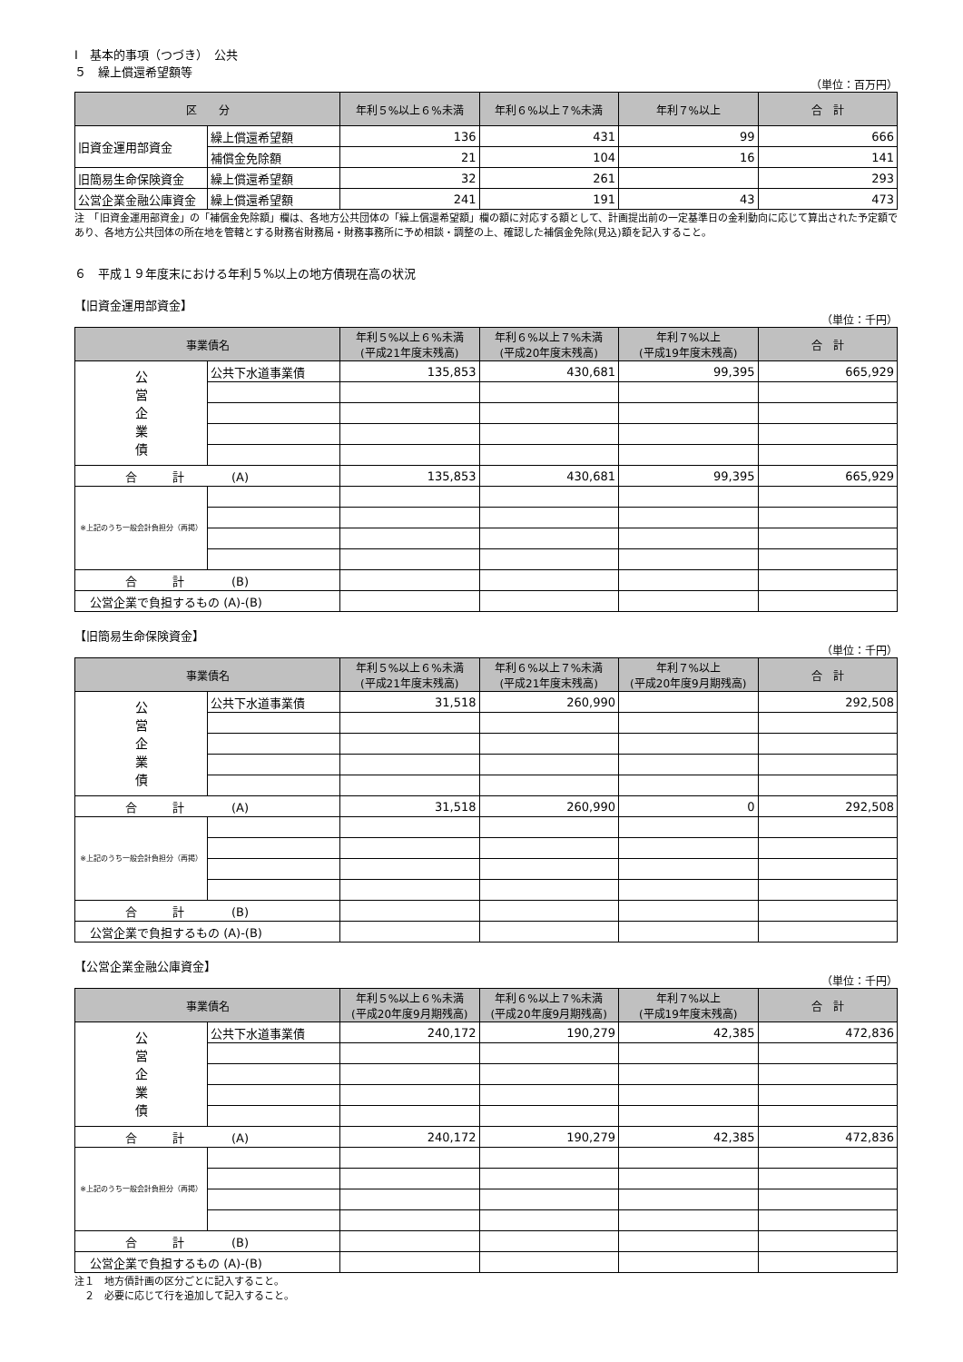Ⅰ　基本的事項（つづき）　公共
５　繰上償還希望額等
（単位：百万円）
| 区 分 | | 年利５%以上６%未満 | 年利６%以上７%未満 | 年利７%以上 | 合 計 |
| --- | --- | --- | --- | --- | --- |
| 旧資金運用部資金 | 繰上償還希望額 | 136 | 431 | 99 | 666 |
| | 補償金免除額 | 21 | 104 | 16 | 141 |
| 旧簡易生命保険資金 | 繰上償還希望額 | 32 | 261 | | 293 |
| 公営企業金融公庫資金 | 繰上償還希望額 | 241 | 191 | 43 | 473 |
注　「旧資金運用部資金」の「補償金免除額」欄は、各地方公共団体の「繰上償還希望額」欄の額に対応する額として、計画提出前の一定基準日の金利動向に応じて算出された予定額であり、各地方公共団体の所在地を管轄とする財務省財務局・財務事務所に予め相談・調整の上、確認した補償金免除(見込)額を記入すること。
６　平成１９年度末における年利５%以上の地方債現在高の状況
【旧資金運用部資金】
（単位：千円）
| 事業債名 | | 年利５%以上６%未満 (平成21年度末残高) | 年利６%以上７%未満 (平成20年度末残高) | 年利７%以上 (平成19年度末残高) | 合 計 |
| --- | --- | --- | --- | --- | --- |
| 公 営 企 業 債 | 公共下水道事業債 | 135,853 | 430,681 | 99,395 | 665,929 |
| 合 計 (A) | | 135,853 | 430,681 | 99,395 | 665,929 |
| ※上記のうち一般会計負担分（再掲） | | | | | |
| 合 計 (B) | | | | | |
| 公営企業で負担するもの (A)-(B) | | | | | |
【旧簡易生命保険資金】
（単位：千円）
| 事業債名 | | 年利５%以上６%未満 (平成21年度末残高) | 年利６%以上７%未満 (平成21年度末残高) | 年利７%以上 (平成20年度9月期残高) | 合 計 |
| --- | --- | --- | --- | --- | --- |
| 公 営 企 業 債 | 公共下水道事業債 | 31,518 | 260,990 | | 292,508 |
| 合 計 (A) | | 31,518 | 260,990 | 0 | 292,508 |
| ※上記のうち一般会計負担分（再掲） | | | | | |
| 合 計 (B) | | | | | |
| 公営企業で負担するもの (A)-(B) | | | | | |
【公営企業金融公庫資金】
（単位：千円）
| 事業債名 | | 年利５%以上６%未満 (平成20年度9月期残高) | 年利６%以上７%未満 (平成20年度9月期残高) | 年利７%以上 (平成19年度末残高) | 合 計 |
| --- | --- | --- | --- | --- | --- |
| 公 営 企 業 債 | 公共下水道事業債 | 240,172 | 190,279 | 42,385 | 472,836 |
| 合 計 (A) | | 240,172 | 190,279 | 42,385 | 472,836 |
| ※上記のうち一般会計負担分（再掲） | | | | | |
| 合 計 (B) | | | | | |
| 公営企業で負担するもの (A)-(B) | | | | | |
注１　地方債計画の区分ごとに記入すること。
　２　必要に応じて行を追加して記入すること。